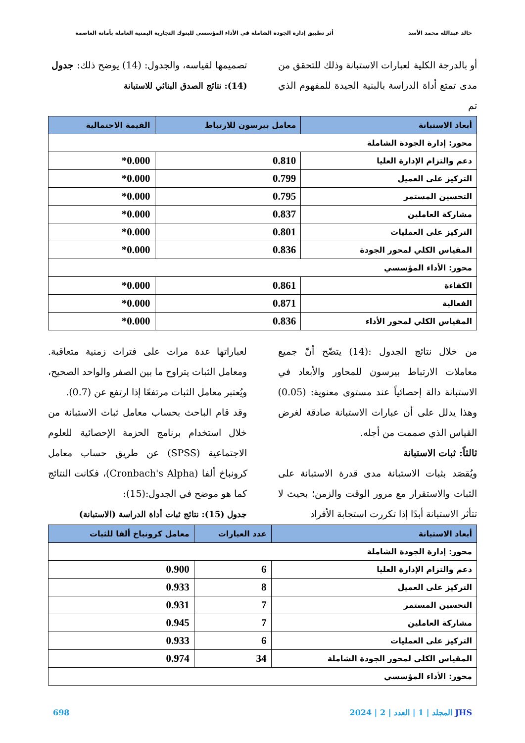خالد عبدالله محمد الأسد أثر تطبيق إدارة الجودة الشاملة في الأداء المؤسسي للبنوك التجارية اليمنية العاملة بأمانة العاصمة
أو بالدرجة الكلية لعبارات الاستبانة وذلك للتحقق من مدى تمتع أداة الدراسة بالبنية الجيدة للمفهوم الذي تم
تصميمها لقياسه، والجدول: (14) يوضح ذلك: جدول
(14): نتائج الصدق البنائي للاستبانة
| أبعاد الاستبانة | معامل بيرسون للارتباط | القيمة الاحتمالية |
| --- | --- | --- |
| محور: إدارة الجودة الشاملة | | |
| دعم والتزام الإدارة العليا | 0.810 | 0.000* |
| التركيز على العميل | 0.799 | 0.000* |
| التحسين المستمر | 0.795 | 0.000* |
| مشاركة العاملين | 0.837 | 0.000* |
| التركيز على العمليات | 0.801 | 0.000* |
| المقياس الكلي لمحور الجودة | 0.836 | 0.000* |
| محور: الأداء المؤسسي | | |
| الكفاءة | 0.861 | 0.000* |
| الفعالية | 0.871 | 0.000* |
| المقياس الكلي لمحور الأداء | 0.836 | 0.000* |
من خلال نتائج الجدول :(14) يتضّح أنّ جميع معاملات الارتباط بيرسون للمحاور والأبعاد في الاستبانة دالة إحصائياً عند مستوى معنوية: (0.05) وهذا يدلل على أن عبارات الاستبانة صادقة لغرض القياس الذي صممت من أجله.
ثالثاً: ثبات الاستبانة
ويُقصَد بثبات الاستبانة مدى قدرة الاستبانة على الثبات والاستقرار مع مرور الوقت والزمن؛ بحيث لا تتأثر الاستبانة أبدًا إذا تكررت استجابة الأفراد
لعباراتها عدة مرات على فترات زمنية متعاقبة. ومعامل الثبات يتراوح ما بين الصفر والواحد الصحيح، ويُعتبر معامل الثبات مرتفعًا إذا ارتفع عن (0.7).
وقد قام الباحث بحساب معامل ثبات الاستبانة من خلال استخدام برنامج الحزمة الإحصائية للعلوم الاجتماعية (SPSS) عن طريق حساب معامل كرونباخ ألفا (Cronbach's Alpha)، فكانت النتائج كما هو موضح في الجدول:(15):
جدول (15): نتائج ثبات أداة الدراسة (الاستبانة)
| أبعاد الاستبانة | عدد العبارات | معامل كرونباخ ألفا للثبات |
| --- | --- | --- |
| محور: إدارة الجودة الشاملة | | |
| دعم والتزام الإدارة العليا | 6 | 0.900 |
| التركيز على العميل | 8 | 0.933 |
| التحسين المستمر | 7 | 0.931 |
| مشاركة العاملين | 7 | 0.945 |
| التركيز على العمليات | 6 | 0.933 |
| المقياس الكلي لمحور الجودة الشاملة | 34 | 0.974 |
| محور: الأداء المؤسسي | | |
JHS المجلد | 1 | العدد | 2 | 2024 698